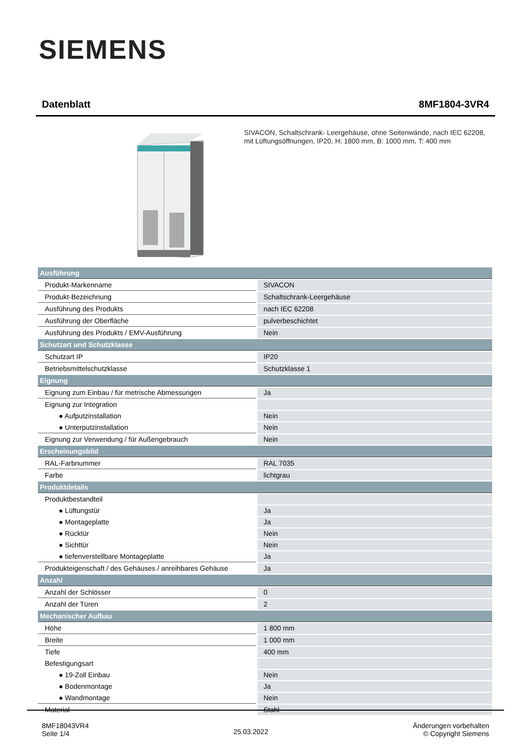SIEMENS
Datenblatt 8MF1804-3VR4
SIVACON, Schaltschrank- Leergehäuse, ohne Seitenwände, nach IEC 62208, mit Lüftungsöffnungen, IP20, H: 1800 mm, B: 1000 mm, T: 400 mm
| Ausführung | |
| Produkt-Markenname | SIVACON |
| Produkt-Bezeichnung | Schaltschrank-Leergehäuse |
| Ausführung des Produkts | nach IEC 62208 |
| Ausführung der Oberfläche | pulverbeschichtet |
| Ausführung des Produkts / EMV-Ausführung | Nein |
| Schutzart und Schutzklasse | |
| Schutzart IP | IP20 |
| Betriebsmittelschutzklasse | Schutzklasse 1 |
| Eignung | |
| Eignung zum Einbau / für metrische Abmessungen | Ja |
| Eignung zur Integration | |
| ● Aufputzinstallation | Nein |
| ● Unterputzinstallation | Nein |
| Eignung zur Verwendung / für Außengebrauch | Nein |
| Erscheinungsbild | |
| RAL-Farbnummer | RAL 7035 |
| Farbe | lichtgrau |
| Produktdetails | |
| Produktbestandteil | |
| ● Lüftungstür | Ja |
| ● Montageplatte | Ja |
| ● Rücktür | Nein |
| ● Sichttür | Nein |
| ● tiefenverstellbare Montageplatte | Ja |
| Produkteigenschaft / des Gehäuses / anreihbares Gehäuse | Ja |
| Anzahl | |
| Anzahl der Schlösser | 0 |
| Anzahl der Türen | 2 |
| Mechanischer Aufbau | |
| Höhe | 1 800 mm |
| Breite | 1 000 mm |
| Tiefe | 400 mm |
| Befestigungsart | |
| ● 19-Zoll Einbau | Nein |
| ● Bodenmontage | Ja |
| ● Wandmontage | Nein |
| Material | Stahl |
8MF18043VR4
Seite 1/4
25.03.2022
Änderungen vorbehalten
© Copyright Siemens